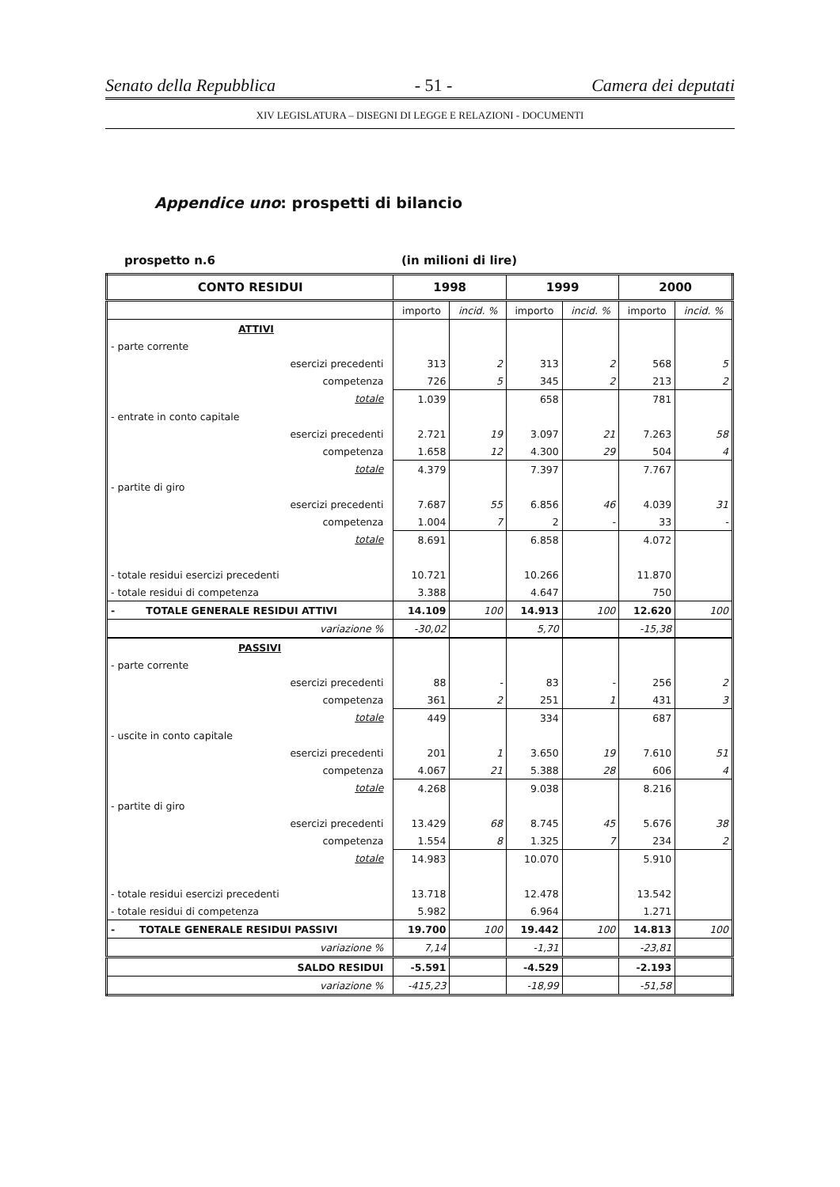Senato della Repubblica - 51 - Camera dei deputati
XIV LEGISLATURA – DISEGNI DI LEGGE E RELAZIONI - DOCUMENTI
Appendice uno: prospetti di bilancio
prospetto n.6 (in milioni di lire)
| CONTO RESIDUI | 1998 | | 1999 | | 2000 | |
| --- | --- | --- | --- | --- | --- | --- |
| | importo | incid. % | importo | incid. % | importo | incid. % |
| ATTIVI | | | | | | |
| - parte corrente | | | | | | |
| esercizi precedenti | 313 | 2 | 313 | 2 | 568 | 5 |
| competenza | 726 | 5 | 345 | 2 | 213 | 2 |
| totale | 1.039 | | 658 | | 781 | |
| - entrate in conto capitale | | | | | | |
| esercizi precedenti | 2.721 | 19 | 3.097 | 21 | 7.263 | 58 |
| competenza | 1.658 | 12 | 4.300 | 29 | 504 | 4 |
| totale | 4.379 | | 7.397 | | 7.767 | |
| - partite di giro | | | | | | |
| esercizi precedenti | 7.687 | 55 | 6.856 | 46 | 4.039 | 31 |
| competenza | 1.004 | 7 | 2 | - | 33 | - |
| totale | 8.691 | | 6.858 | | 4.072 | |
| - totale residui esercizi precedenti | 10.721 | | 10.266 | | 11.870 | |
| - totale residui di competenza | 3.388 | | 4.647 | | 750 | |
| - TOTALE GENERALE RESIDUI ATTIVI | 14.109 | 100 | 14.913 | 100 | 12.620 | 100 |
| variazione % | -30,02 | | 5,70 | | -15,38 | |
| PASSIVI | | | | | | |
| - parte corrente | | | | | | |
| esercizi precedenti | 88 | - | 83 | - | 256 | 2 |
| competenza | 361 | 2 | 251 | 1 | 431 | 3 |
| totale | 449 | | 334 | | 687 | |
| - uscite in conto capitale | | | | | | |
| esercizi precedenti | 201 | 1 | 3.650 | 19 | 7.610 | 51 |
| competenza | 4.067 | 21 | 5.388 | 28 | 606 | 4 |
| totale | 4.268 | | 9.038 | | 8.216 | |
| - partite di giro | | | | | | |
| esercizi precedenti | 13.429 | 68 | 8.745 | 45 | 5.676 | 38 |
| competenza | 1.554 | 8 | 1.325 | 7 | 234 | 2 |
| totale | 14.983 | | 10.070 | | 5.910 | |
| - totale residui esercizi precedenti | 13.718 | | 12.478 | | 13.542 | |
| - totale residui di competenza | 5.982 | | 6.964 | | 1.271 | |
| - TOTALE GENERALE RESIDUI PASSIVI | 19.700 | 100 | 19.442 | 100 | 14.813 | 100 |
| variazione % | 7,14 | | -1,31 | | -23,81 | |
| SALDO RESIDUI | -5.591 | | -4.529 | | -2.193 | |
| variazione % | -415,23 | | -18,99 | | -51,58 | |